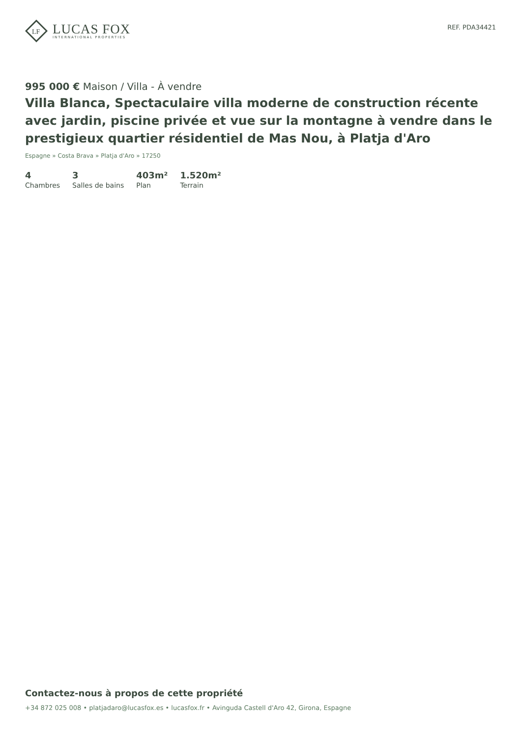LF
LUCAS FOX
INTERNATIONAL PROPERTIES
REF. PDA34421
995 000 € Maison / Villa - À vendre
Villa Blanca, Spectaculaire villa moderne de construction récente avec jardin, piscine privée et vue sur la montagne à vendre dans le prestigieux quartier résidentiel de Mas Nou, à Platja d'Aro
Espagne » Costa Brava » Platja d'Aro » 17250
4
Chambres
3
Salles de bains
403m²
Plan
1.520m²
Terrain
Contactez-nous à propos de cette propriété
+34 872 025 008 • platjadaro@lucasfox.es • lucasfox.fr • Avinguda Castell d'Aro 42, Girona, Espagne